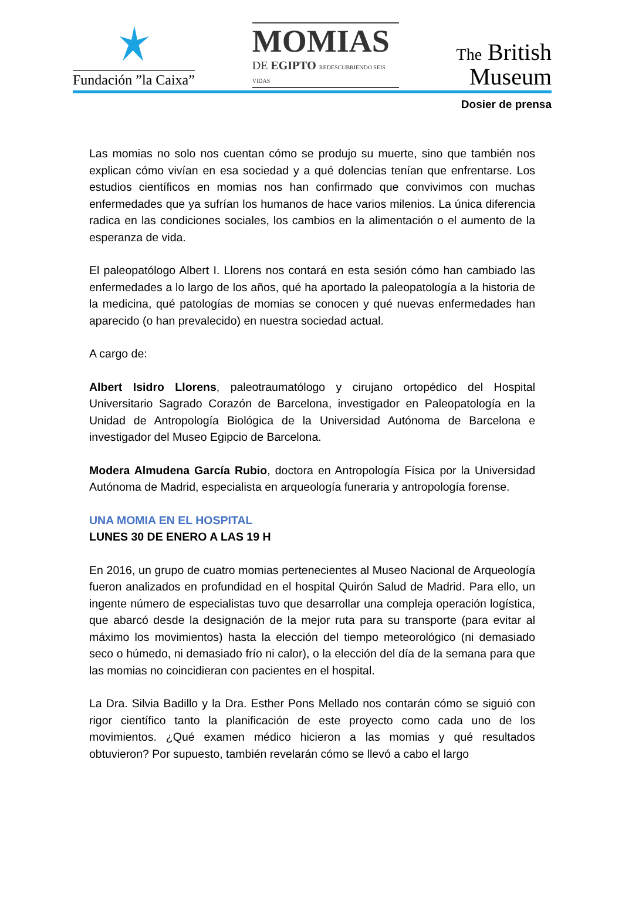Fundación ”la Caixa”
MOMIAS
DE EGIPTO REDESCUBRIENDO SEIS VIDAS
The British
Museum
Dosier de prensa
Las momias no solo nos cuentan cómo se produjo su muerte, sino que también nos explican cómo vivían en esa sociedad y a qué dolencias tenían que enfrentarse. Los estudios científicos en momias nos han confirmado que convivimos con muchas enfermedades que ya sufrían los humanos de hace varios milenios. La única diferencia radica en las condiciones sociales, los cambios en la alimentación o el aumento de la esperanza de vida.
El paleopatólogo Albert I. Llorens nos contará en esta sesión cómo han cambiado las enfermedades a lo largo de los años, qué ha aportado la paleopatología a la historia de la medicina, qué patologías de momias se conocen y qué nuevas enfermedades han aparecido (o han prevalecido) en nuestra sociedad actual.
A cargo de:
Albert Isidro Llorens, paleotraumatólogo y cirujano ortopédico del Hospital Universitario Sagrado Corazón de Barcelona, investigador en Paleopatología en la Unidad de Antropología Biológica de la Universidad Autónoma de Barcelona e investigador del Museo Egipcio de Barcelona.
Modera Almudena García Rubio, doctora en Antropología Física por la Universidad Autónoma de Madrid, especialista en arqueología funeraria y antropología forense.
UNA MOMIA EN EL HOSPITAL
LUNES 30 DE ENERO A LAS 19 H
En 2016, un grupo de cuatro momias pertenecientes al Museo Nacional de Arqueología fueron analizados en profundidad en el hospital Quirón Salud de Madrid. Para ello, un ingente número de especialistas tuvo que desarrollar una compleja operación logística, que abarcó desde la designación de la mejor ruta para su transporte (para evitar al máximo los movimientos) hasta la elección del tiempo meteorológico (ni demasiado seco o húmedo, ni demasiado frío ni calor), o la elección del día de la semana para que las momias no coincidieran con pacientes en el hospital.
La Dra. Silvia Badillo y la Dra. Esther Pons Mellado nos contarán cómo se siguió con rigor científico tanto la planificación de este proyecto como cada uno de los movimientos. ¿Qué examen médico hicieron a las momias y qué resultados obtuvieron? Por supuesto, también revelarán cómo se llevó a cabo el largo